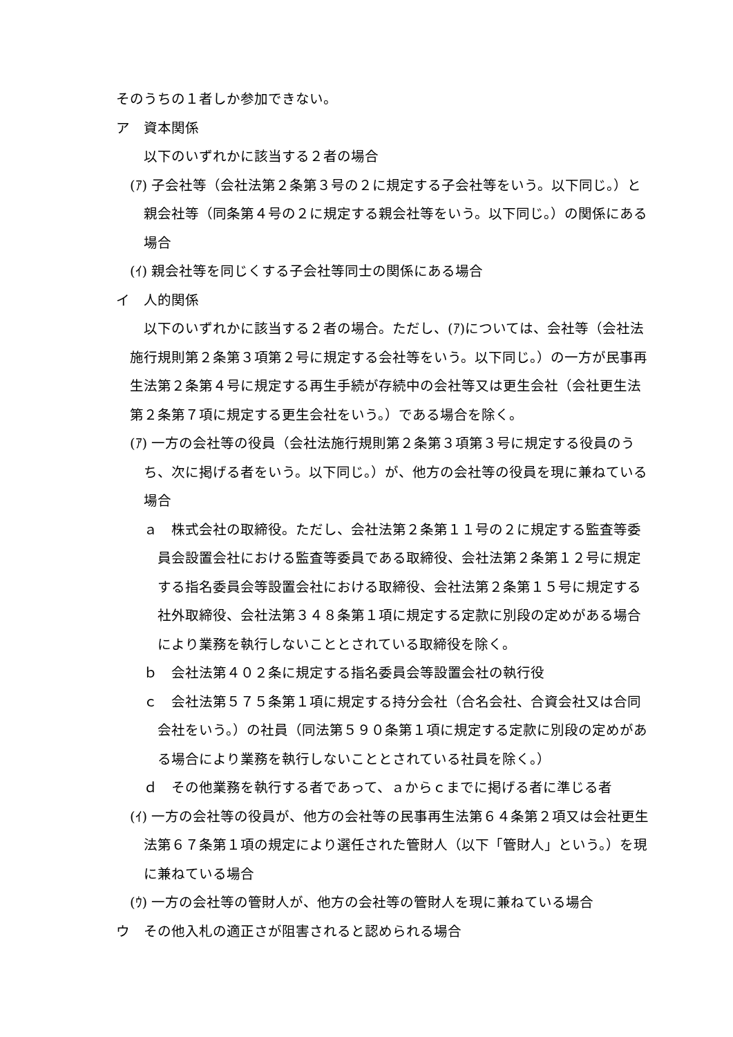そのうちの１者しか参加できない。
ア　資本関係
以下のいずれかに該当する２者の場合
(ｱ) 子会社等（会社法第２条第３号の２に規定する子会社等をいう。以下同じ。）と親会社等（同条第４号の２に規定する親会社等をいう。以下同じ。）の関係にある場合
(ｲ) 親会社等を同じくする子会社等同士の関係にある場合
イ　人的関係
以下のいずれかに該当する２者の場合。ただし、(ｱ)については、会社等（会社法施行規則第２条第３項第２号に規定する会社等をいう。以下同じ。）の一方が民事再生法第２条第４号に規定する再生手続が存続中の会社等又は更生会社（会社更生法第２条第７項に規定する更生会社をいう。）である場合を除く。
(ｱ) 一方の会社等の役員（会社法施行規則第２条第３項第３号に規定する役員のうち、次に掲げる者をいう。以下同じ。）が、他方の会社等の役員を現に兼ねている場合
ａ　株式会社の取締役。ただし、会社法第２条第１１号の２に規定する監査等委員会設置会社における監査等委員である取締役、会社法第２条第１２号に規定する指名委員会等設置会社における取締役、会社法第２条第１５号に規定する社外取締役、会社法第３４８条第１項に規定する定款に別段の定めがある場合により業務を執行しないこととされている取締役を除く。
ｂ　会社法第４０２条に規定する指名委員会等設置会社の執行役
ｃ　会社法第５７５条第１項に規定する持分会社（合名会社、合資会社又は合同会社をいう。）の社員（同法第５９０条第１項に規定する定款に別段の定めがある場合により業務を執行しないこととされている社員を除く。）
ｄ　その他業務を執行する者であって、ａからｃまでに掲げる者に準じる者
(ｲ) 一方の会社等の役員が、他方の会社等の民事再生法第６４条第２項又は会社更生法第６７条第１項の規定により選任された管財人（以下「管財人」という。）を現に兼ねている場合
(ｳ) 一方の会社等の管財人が、他方の会社等の管財人を現に兼ねている場合
ウ　その他入札の適正さが阻害されると認められる場合